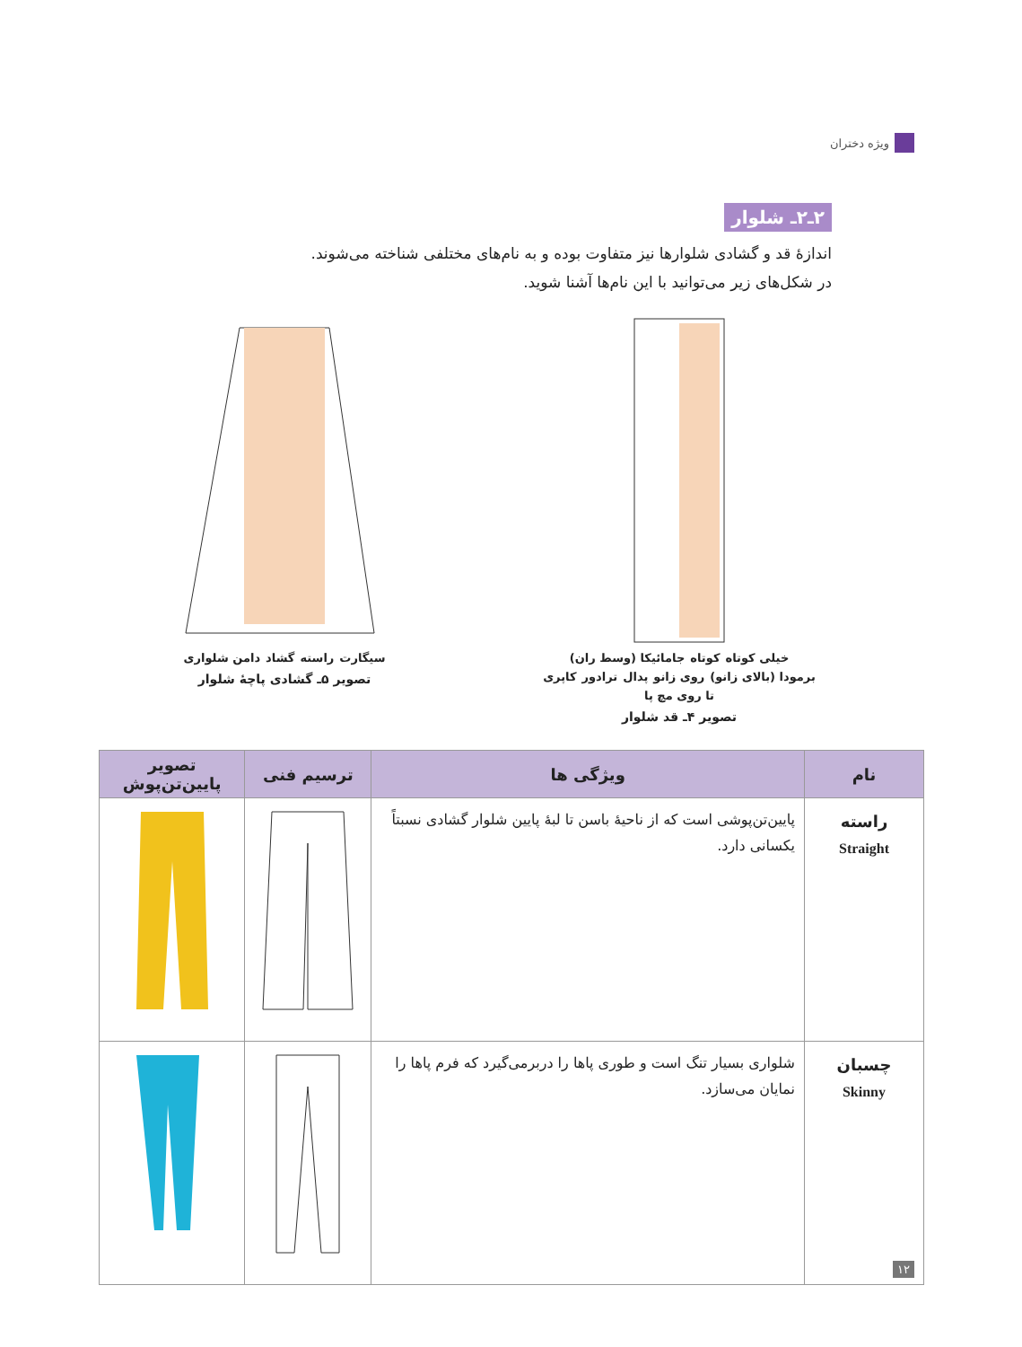ویژه دختران
۲ـ۲ـ شلوار
اندازهٔ قد و گشادی شلوارها نیز متفاوت بوده و به نام‌های مختلفی شناخته می‌شوند.
در شکل‌های زیر می‌توانید با این نام‌ها آشنا شوید.
خیلی کوتاه کوتاه جامائیکا (وسط ران) برمودا (بالای زانو) روی زانو پدال ترادور کاپری تا روی مچ پا
تصویر ۴ـ قد شلوار
سیگارت راسته گشاد دامن شلواری
تصویر ۵ـ گشادی پاچهٔ شلوار
| نام | ویژگی ها | ترسیم فنی | تصویر پایین‌تن‌پوش |
| --- | --- | --- | --- |
| راسته Straight | پایین‌تن‌پوشی است که از ناحیهٔ باسن تا لبهٔ پایین شلوار گشادی نسبتاً یکسانی دارد. | | |
| چسبان Skinny | شلواری بسیار تنگ است و طوری پاها را دربرمی‌گیرد که فرم پاها را نمایان می‌سازد. | | |
۱۲